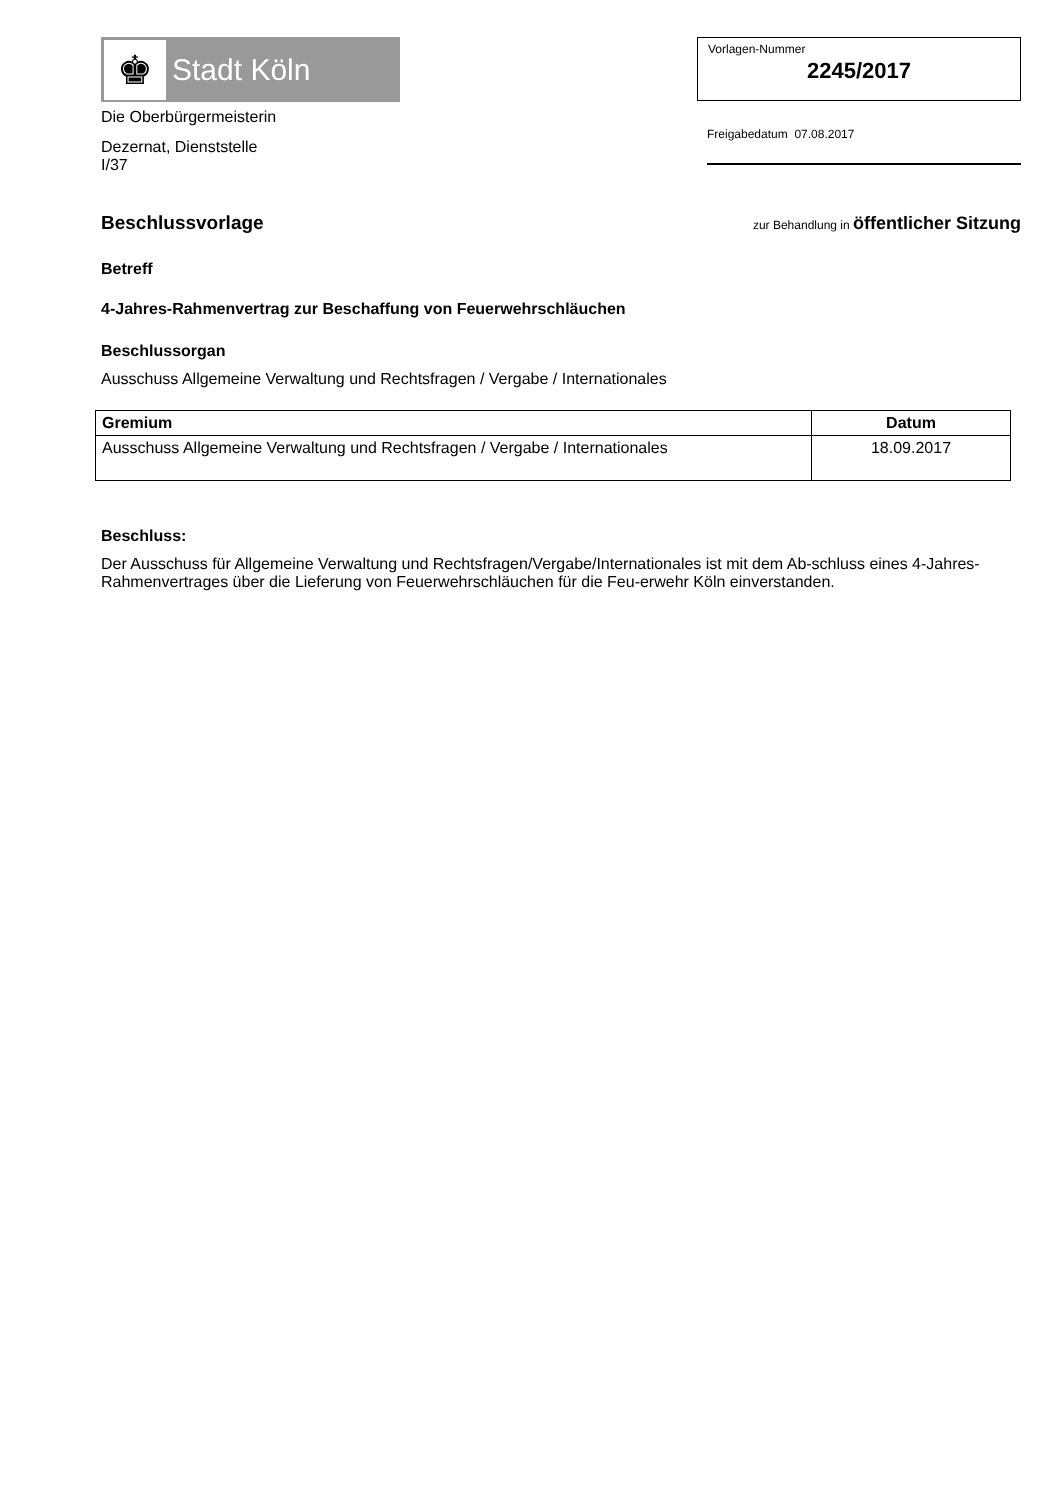♚ Stadt Köln
Die Oberbürgermeisterin
Dezernat, Dienststelle
I/37
Vorlagen-Nummer
2245/2017
Freigabedatum 07.08.2017
Beschlussvorlage
zur Behandlung in öffentlicher Sitzung
Betreff
4-Jahres-Rahmenvertrag zur Beschaffung von Feuerwehrschläuchen
Beschlussorgan
Ausschuss Allgemeine Verwaltung und Rechtsfragen / Vergabe / Internationales
| Gremium | Datum |
| --- | --- |
| Ausschuss Allgemeine Verwaltung und Rechtsfragen / Vergabe / Internationales | 18.09.2017 |
Beschluss:
Der Ausschuss für Allgemeine Verwaltung und Rechtsfragen/Vergabe/Internationales ist mit dem Ab-schluss eines 4-Jahres-Rahmenvertrages über die Lieferung von Feuerwehrschläuchen für die Feu-erwehr Köln einverstanden.